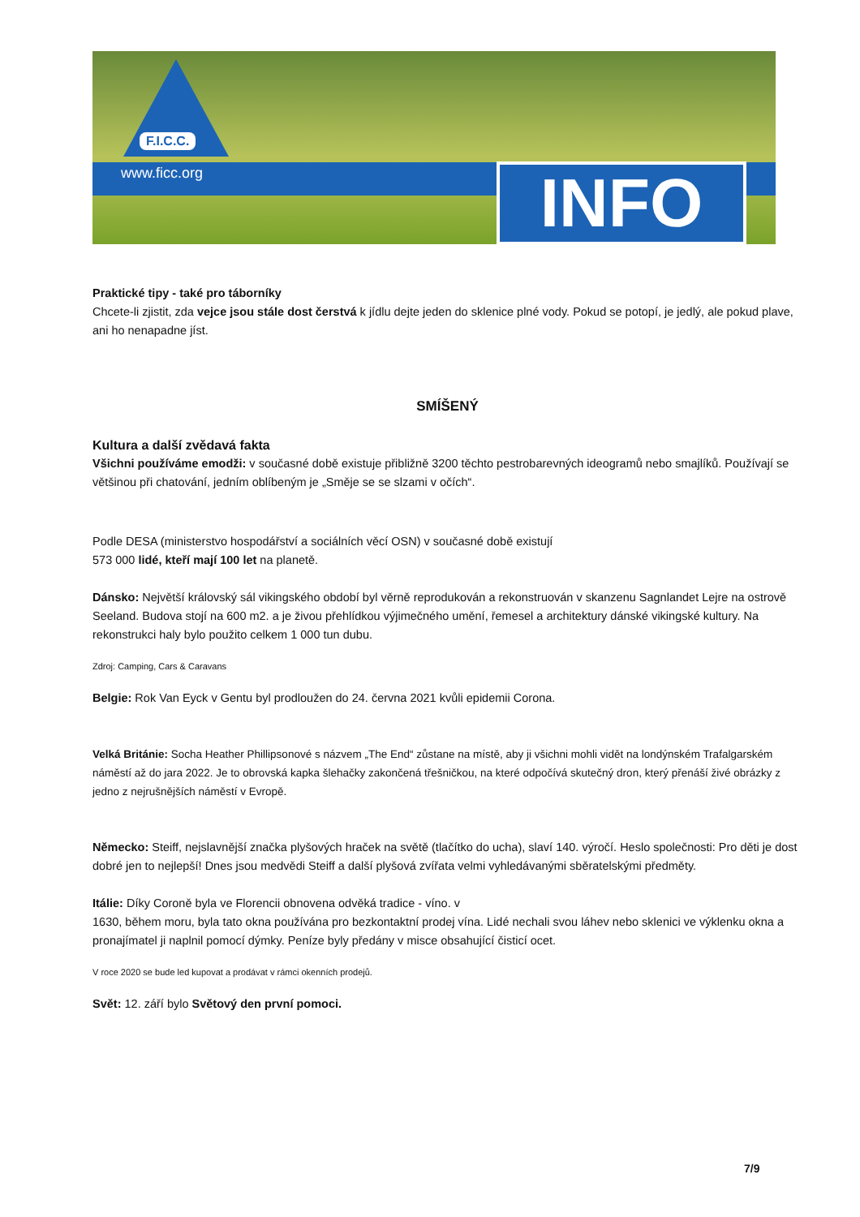F.I.C.C.
www.ficc.org INFO
Praktické tipy - také pro táborníky
Chcete-li zjistit, zda vejce jsou stále dost čerstvá k jídlu dejte jeden do sklenice plné vody. Pokud se potopí, je jedlý, ale pokud plave, ani ho nenapadne jíst.
SMÍŠENÝ
Kultura a další zvědavá fakta
Všichni používáme emodži: v současné době existuje přibližně 3200 těchto pestrobarevných ideogramů nebo smajlíků. Používají se většinou při chatování, jedním oblíbeným je „Směje se se slzami v očích“.
Podle DESA (ministerstvo hospodářství a sociálních věcí OSN) v současné době existují
573 000 lidé, kteří mají 100 let na planetě.
Dánsko: Největší královský sál vikingského období byl věrně reprodukován a rekonstruován v skanzenu Sagnlandet Lejre na ostrově Seeland. Budova stojí na 600 m2. a je živou přehlídkou výjimečného umění, řemesel a architektury dánské vikingské kultury. Na rekonstrukci haly bylo použito celkem 1 000 tun dubu.
Zdroj: Camping, Cars & Caravans
Belgie: Rok Van Eyck v Gentu byl prodloužen do 24. června 2021 kvůli epidemii Corona.
Velká Británie: Socha Heather Phillipsonové s názvem „The End“ zůstane na místě, aby ji všichni mohli vidět na londýnském Trafalgarském náměstí až do jara 2022. Je to obrovská kapka šlehačky zakončená třešničkou, na které odpočívá skutečný dron, který přenáší živé obrázky z jedno z nejrušnějších náměstí v Evropě.
Německo: Steiff, nejslavnější značka plyšových hraček na světě (tlačítko do ucha), slaví 140. výročí. Heslo společnosti: Pro děti je dost dobré jen to nejlepší! Dnes jsou medvědi Steiff a další plyšová zvířata velmi vyhledávanými sběratelskými předměty.
Itálie: Díky Coroně byla ve Florencii obnovena odvěká tradice - víno. v
1630, během moru, byla tato okna používána pro bezkontaktní prodej vína. Lidé nechali svou láhev nebo sklenici ve výklenku okna a pronajímatel ji naplnil pomocí dýmky. Peníze byly předány v misce obsahující čisticí ocet.
V roce 2020 se bude led kupovat a prodávat v rámci okenních prodejů.
Svět: 12. září bylo Světový den první pomoci.
7/9